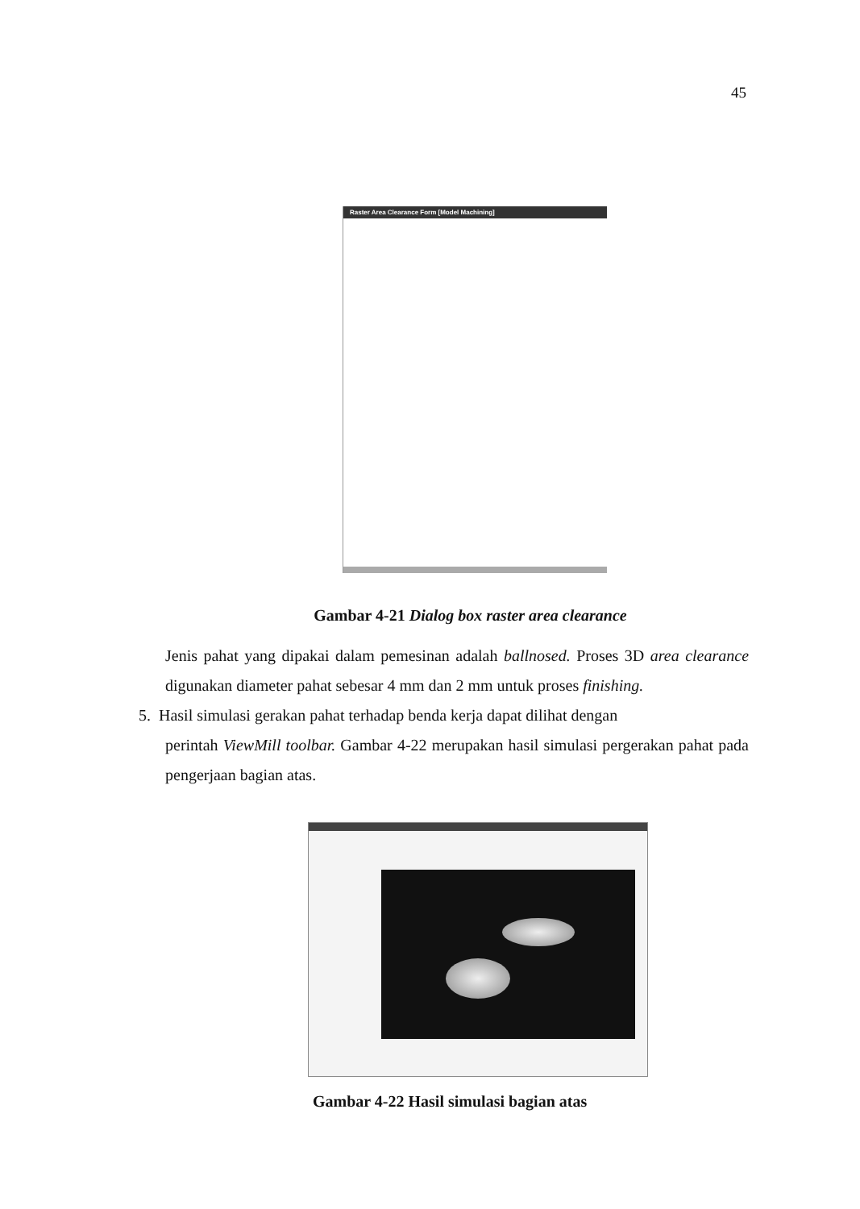45
Raster Area Clearance Form [Model Machining]
Gambar 4-21 Dialog box raster area clearance
Jenis pahat yang dipakai dalam pemesinan adalah ballnosed. Proses 3D area clearance digunakan diameter pahat sebesar 4 mm dan 2 mm untuk proses finishing.
5. Hasil simulasi gerakan pahat terhadap benda kerja dapat dilihat dengan
perintah ViewMill toolbar. Gambar 4-22 merupakan hasil simulasi pergerakan pahat pada pengerjaan bagian atas.
Gambar 4-22 Hasil simulasi bagian atas